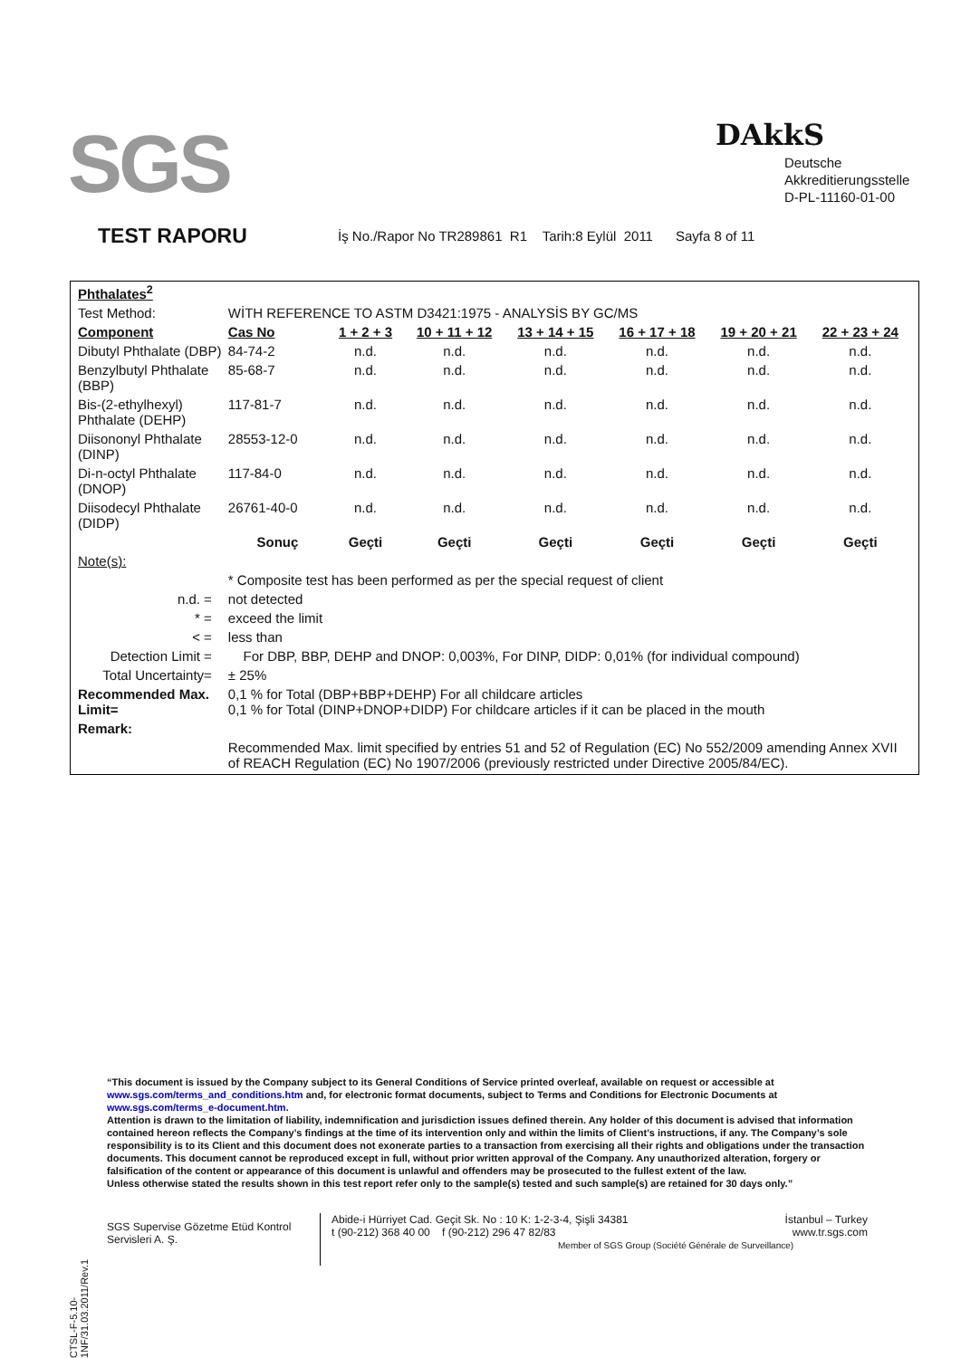SGS DAkkS
Deutsche
Akkreditierungsstelle
D-PL-11160-01-00
TEST RAPORU İş No./Rapor No TR289861 R1 Tarih:8 Eylül 2011 Sayfa 8 of 11
| Phthalates<sup>2</sup> | | | | | | | |
| Test Method: | WİTH REFERENCE TO ASTM D3421:1975 - ANALYSİS BY GC/MS | | | | | | |
| Component | Cas No | 1 + 2 + 3 | 10 + 11 + 12 | 13 + 14 + 15 | 16 + 17 + 18 | 19 + 20 + 21 | 22 + 23 + 24 |
| Dibutyl Phthalate (DBP) | 84-74-2 | n.d. | n.d. | n.d. | n.d. | n.d. | n.d. |
| Benzylbutyl Phthalate (BBP) | 85-68-7 | n.d. | n.d. | n.d. | n.d. | n.d. | n.d. |
| Bis-(2-ethylhexyl) Phthalate (DEHP) | 117-81-7 | n.d. | n.d. | n.d. | n.d. | n.d. | n.d. |
| Diisononyl Phthalate (DINP) | 28553-12-0 | n.d. | n.d. | n.d. | n.d. | n.d. | n.d. |
| Di-n-octyl Phthalate (DNOP) | 117-84-0 | n.d. | n.d. | n.d. | n.d. | n.d. | n.d. |
| Diisodecyl Phthalate (DIDP) | 26761-40-0 | n.d. | n.d. | n.d. | n.d. | n.d. | n.d. |
| | Sonuç | Geçti | Geçti | Geçti | Geçti | Geçti | Geçti |
| Note(s): | | | | | | | |
| | * Composite test has been performed as per the special request of client | | | | | | |
| n.d. = | not detected | | | | | | |
| * = | exceed the limit | | | | | | |
| < = | less than | | | | | | |
| Detection Limit = | For DBP, BBP, DEHP and DNOP: 0,003%, For DINP, DIDP: 0,01% (for individual compound) | | | | | | |
| Total Uncertainty= | ± 25% | | | | | | |
| Recommended Max. Limit= | 0,1 % for Total (DBP+BBP+DEHP) For all childcare articles 0,1 % for Total (DINP+DNOP+DIDP) For childcare articles if it can be placed in the mouth | | | | | | |
| Remark: | | | | | | | |
| | Recommended Max. limit specified by entries 51 and 52 of Regulation (EC) No 552/2009 amending Annex XVII of REACH Regulation (EC) No 1907/2006 (previously restricted under Directive 2005/84/EC). | | | | | | |
CTSL-F-5.10-1NF/31.03.2011/Rev.1
“This document is issued by the Company subject to its General Conditions of Service printed overleaf, available on request or accessible at www.sgs.com/terms_and_conditions.htm and, for electronic format documents, subject to Terms and Conditions for Electronic Documents at www.sgs.com/terms_e-document.htm.
Attention is drawn to the limitation of liability, indemnification and jurisdiction issues defined therein. Any holder of this document is advised that information contained hereon reflects the Company’s findings at the time of its intervention only and within the limits of Client’s instructions, if any. The Company’s sole responsibility is to its Client and this document does not exonerate parties to a transaction from exercising all their rights and obligations under the transaction documents. This document cannot be reproduced except in full, without prior written approval of the Company. Any unauthorized alteration, forgery or falsification of the content or appearance of this document is unlawful and offenders may be prosecuted to the fullest extent of the law.
Unless otherwise stated the results shown in this test report refer only to the sample(s) tested and such sample(s) are retained for 30 days only.”
SGS Supervise Gözetme Etüd Kontrol Servisleri A. Ş.
Abide-i Hürriyet Cad. Geçit Sk. No : 10 K: 1-2-3-4, Şişli 34381 İstanbul – Turkey
t (90-212) 368 40 00 f (90-212) 296 47 82/83 www.tr.sgs.com
Member of SGS Group (Société Générale de Surveillance)